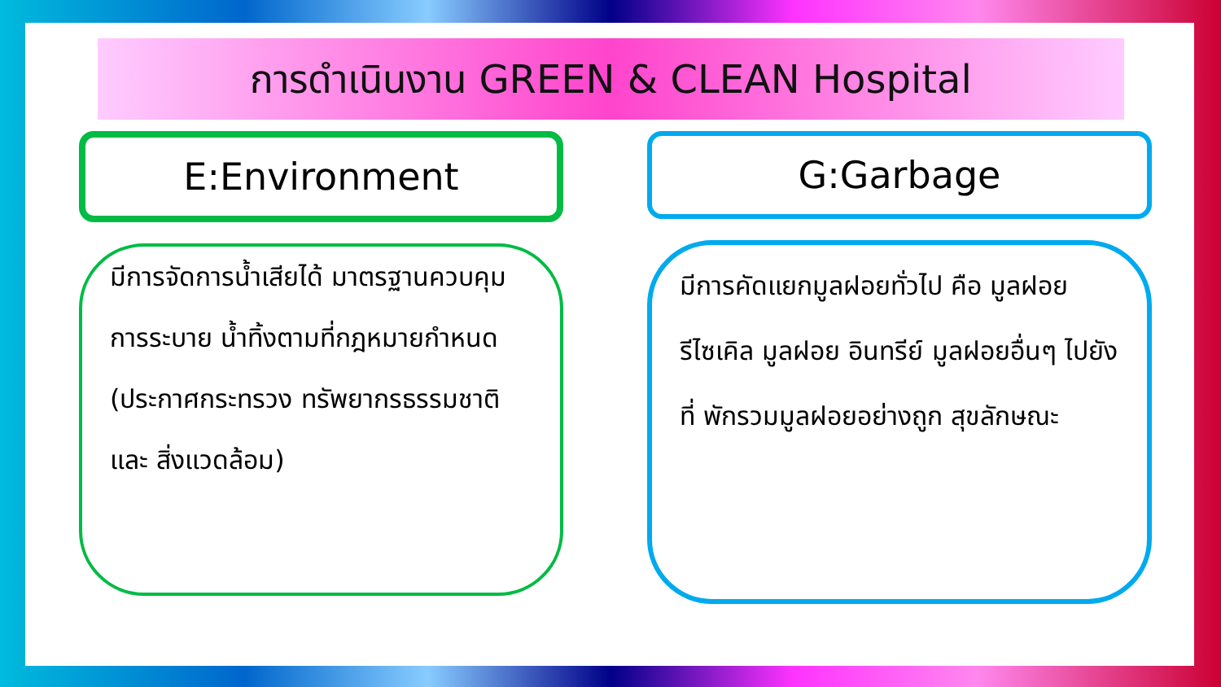การดำเนินงาน GREEN & CLEAN Hospital
E:Environment
มีการจัดการน้ำเสียได้ มาตรฐานควบคุมการระบาย น้ำทิ้งตามที่กฎหมายกำหนด (ประกาศกระทรวง ทรัพยากรธรรมชาติและ สิ่งแวดล้อม)
G:Garbage
มีการคัดแยกมูลฝอยทั่วไป คือ มูลฝอยรีไซเคิล มูลฝอย อินทรีย์ มูลฝอยอื่นๆ ไปยังที่ พักรวมมูลฝอยอย่างถูก สุขลักษณะ